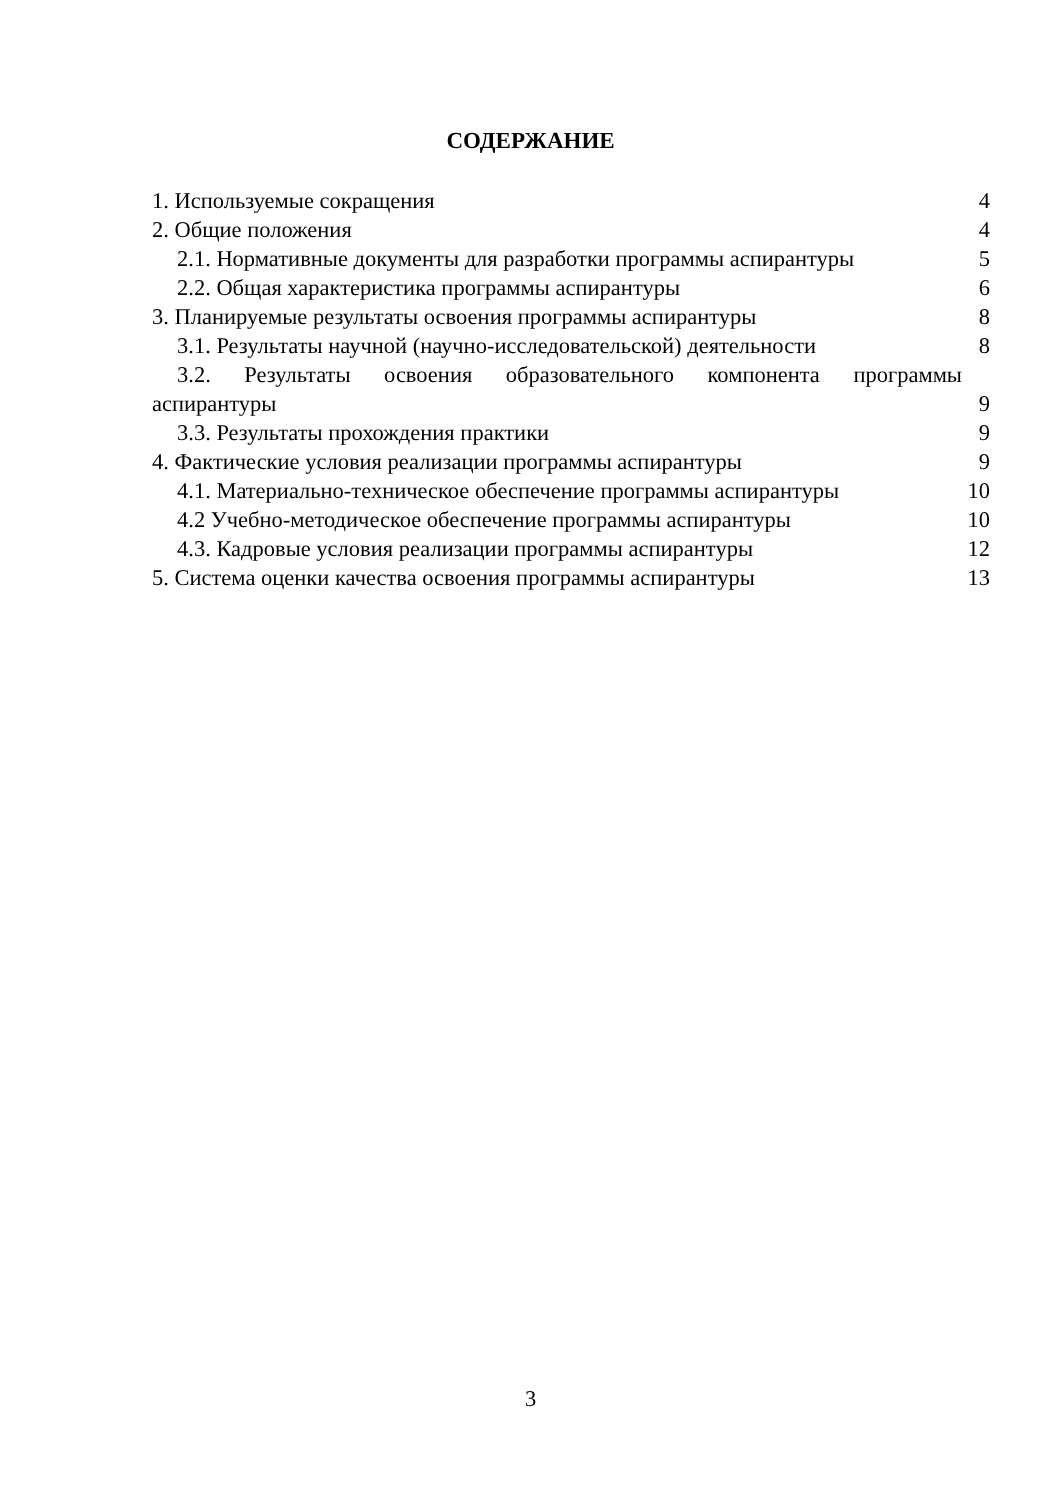СОДЕРЖАНИЕ
1. Используемые сокращения 4
2. Общие положения 4
2.1. Нормативные документы для разработки программы аспирантуры 5
2.2. Общая характеристика программы аспирантуры 6
3. Планируемые результаты освоения программы аспирантуры 8
3.1. Результаты научной (научно-исследовательской) деятельности 8
3.2. Результаты освоения образовательного компонента программы
аспирантуры 9
3.3. Результаты прохождения практики 9
4. Фактические условия реализации программы аспирантуры 9
4.1. Материально-техническое обеспечение программы аспирантуры 10
4.2 Учебно-методическое обеспечение программы аспирантуры 10
4.3. Кадровые условия реализации программы аспирантуры 12
5. Система оценки качества освоения программы аспирантуры 13
3